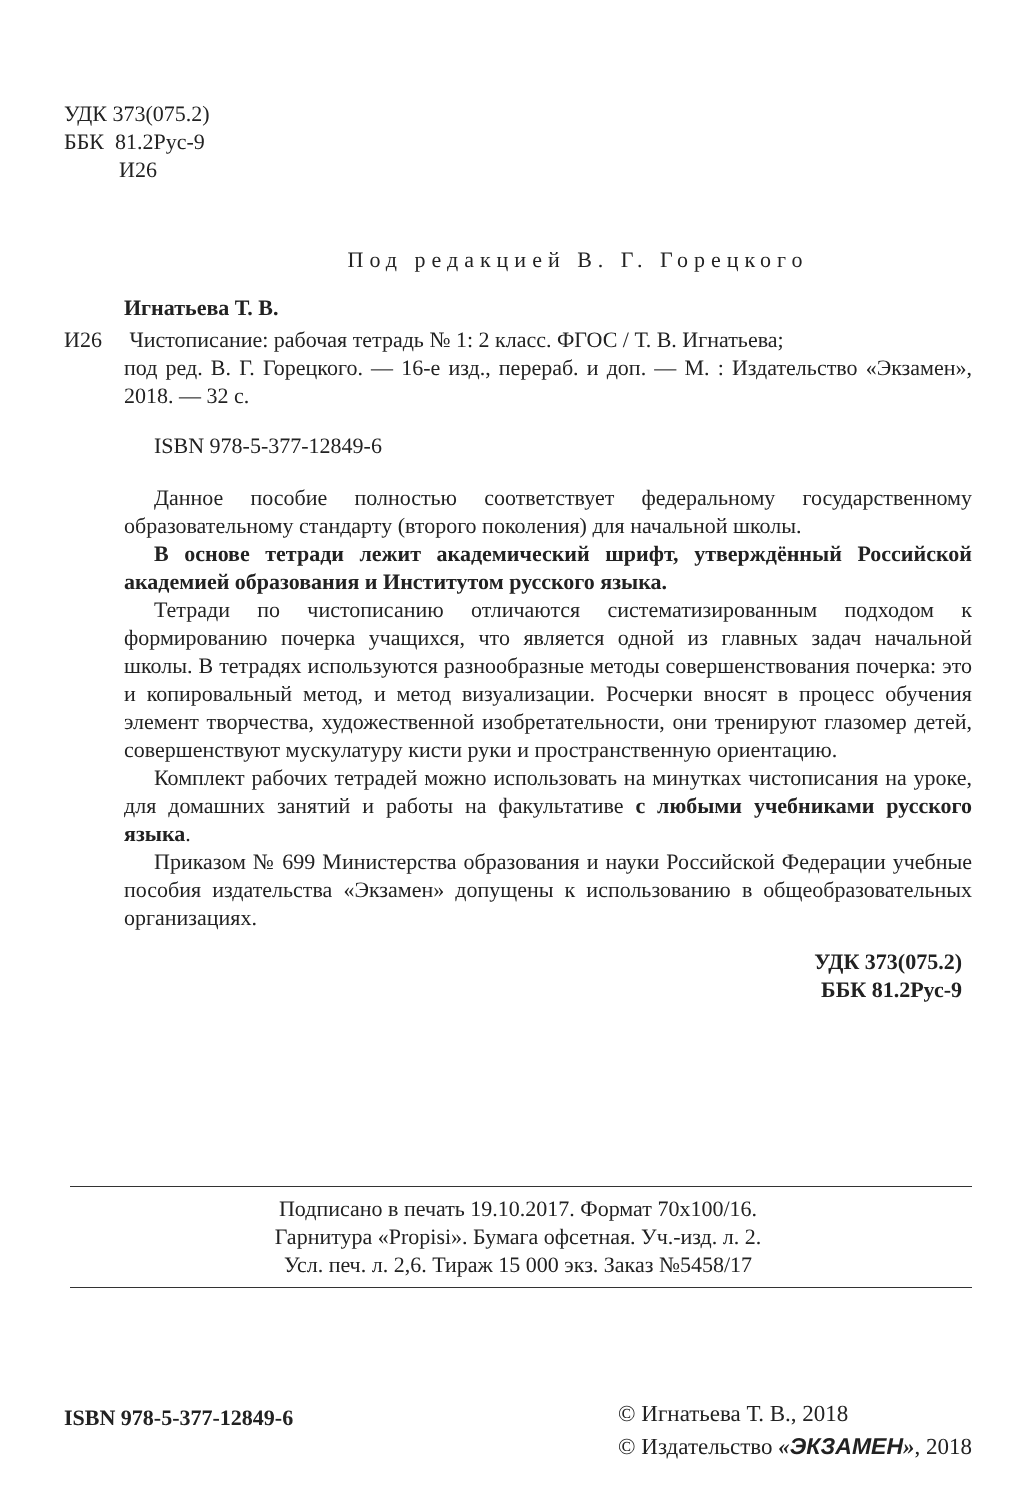УДК 373(075.2)
ББК 81.2Рус-9
И26
Под редакцией В. Г. Горецкого
Игнатьева Т. В.
И26 Чистописание: рабочая тетрадь № 1: 2 класс. ФГОС / Т. В. Игнатьева;
под ред. В. Г. Горецкого. — 16-е изд., перераб. и доп. — М. : Издательство «Экзамен», 2018. — 32 с.
ISBN 978-5-377-12849-6
Данное пособие полностью соответствует федеральному государственному образовательному стандарту (второго поколения) для начальной школы.
В основе тетради лежит академический шрифт, утверждённый Российской академией образования и Институтом русского языка.
Тетради по чистописанию отличаются систематизированным подходом к формированию почерка учащихся, что является одной из главных задач начальной школы. В тетрадях используются разнообразные методы совершенствования почерка: это и копировальный метод, и метод визуализации. Росчерки вносят в процесс обучения элемент творчества, художественной изобретательности, они тренируют глазомер детей, совершенствуют мускулатуру кисти руки и пространственную ориентацию.
Комплект рабочих тетрадей можно использовать на минутках чистописания на уроке, для домашних занятий и работы на факультативе с любыми учебниками русского языка.
Приказом № 699 Министерства образования и науки Российской Федерации учебные пособия издательства «Экзамен» допущены к использованию в общеобразовательных организациях.
УДК 373(075.2)
ББК 81.2Рус-9
Подписано в печать 19.10.2017. Формат 70х100/16.
Гарнитура «Propisi». Бумага офсетная. Уч.-изд. л. 2.
Усл. печ. л. 2,6. Тираж 15 000 экз. Заказ №5458/17
ISBN 978-5-377-12849-6
© Игнатьева Т. В., 2018
© Издательство «ЭКЗАМЕН», 2018